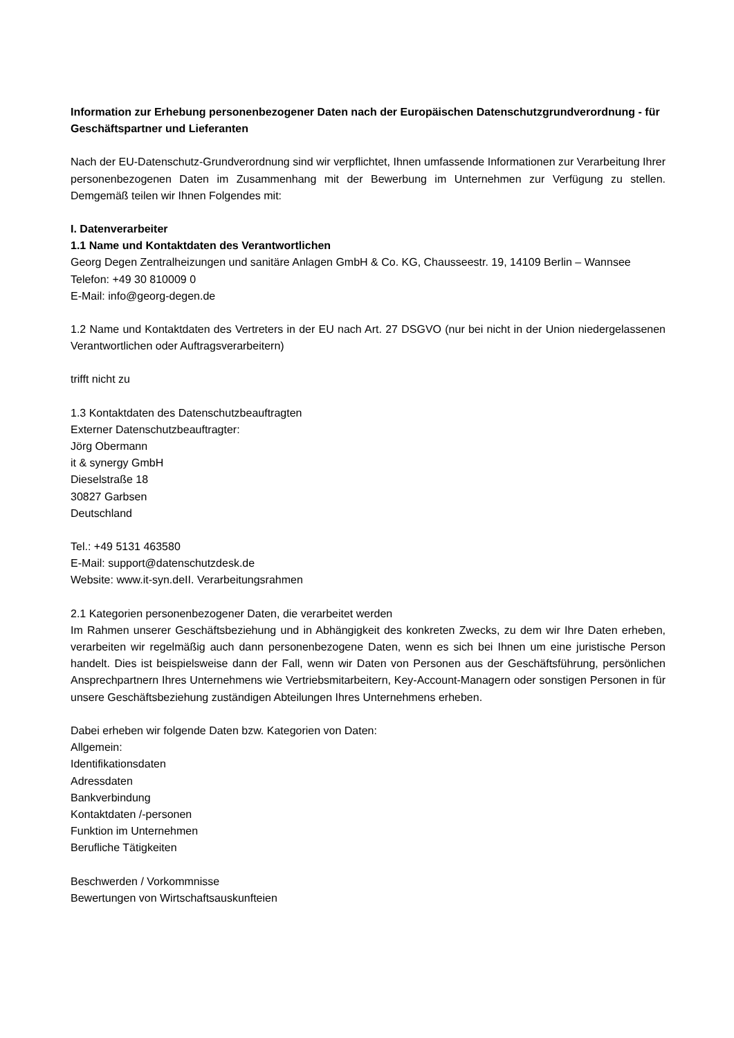Information zur Erhebung personenbezogener Daten nach der Europäischen Datenschutzgrundverordnung - für Geschäftspartner und Lieferanten
Nach der EU-Datenschutz-Grundverordnung sind wir verpflichtet, Ihnen umfassende Informationen zur Verarbeitung Ihrer personenbezogenen Daten im Zusammenhang mit der Bewerbung im Unternehmen zur Verfügung zu stellen. Demgemäß teilen wir Ihnen Folgendes mit:
I. Datenverarbeiter
1.1 Name und Kontaktdaten des Verantwortlichen
Georg Degen Zentralheizungen und sanitäre Anlagen GmbH & Co. KG, Chausseestr. 19, 14109 Berlin – Wannsee
Telefon: +49 30 810009 0
E-Mail: info@georg-degen.de
1.2 Name und Kontaktdaten des Vertreters in der EU nach Art. 27 DSGVO (nur bei nicht in der Union niedergelassenen Verantwortlichen oder Auftragsverarbeitern)
trifft nicht zu
1.3 Kontaktdaten des Datenschutzbeauftragten
Externer Datenschutzbeauftragter:
Jörg Obermann
it & synergy GmbH
Dieselstraße 18
30827 Garbsen
Deutschland
Tel.: +49 5131 463580
E-Mail: support@datenschutzdesk.de
Website: www.it-syn.deII. Verarbeitungsrahmen
2.1 Kategorien personenbezogener Daten, die verarbeitet werden
Im Rahmen unserer Geschäftsbeziehung und in Abhängigkeit des konkreten Zwecks, zu dem wir Ihre Daten erheben, verarbeiten wir regelmäßig auch dann personenbezogene Daten, wenn es sich bei Ihnen um eine juristische Person handelt. Dies ist beispielsweise dann der Fall, wenn wir Daten von Personen aus der Geschäftsführung, persönlichen Ansprechpartnern Ihres Unternehmens wie Vertriebsmitarbeitern, Key-Account-Managern oder sonstigen Personen in für unsere Geschäftsbeziehung zuständigen Abteilungen Ihres Unternehmens erheben.
Dabei erheben wir folgende Daten bzw. Kategorien von Daten:
Allgemein:
Identifikationsdaten
Adressdaten
Bankverbindung
Kontaktdaten /-personen
Funktion im Unternehmen
Berufliche Tätigkeiten
Beschwerden / Vorkommnisse
Bewertungen von Wirtschaftsauskunfteien